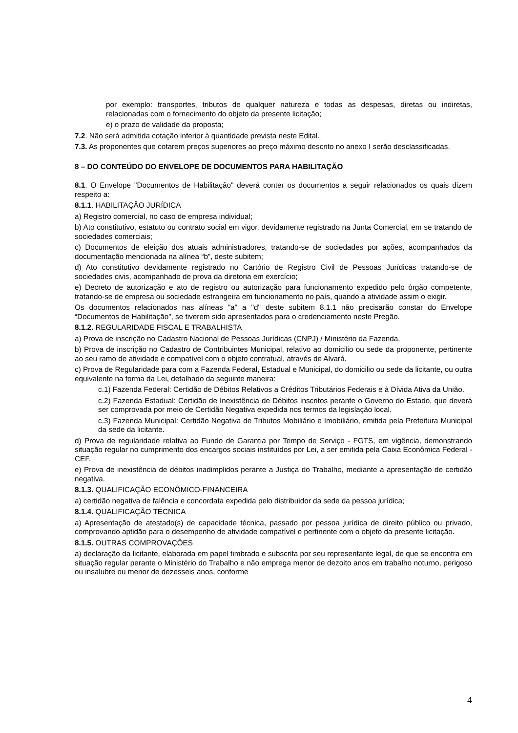por exemplo: transportes, tributos de qualquer natureza e todas as despesas, diretas ou indiretas, relacionadas com o fornecimento do objeto da presente licitação;
e) o prazo de validade da proposta;
7.2. Não será admitida cotação inferior à quantidade prevista neste Edital.
7.3. As proponentes que cotarem preços superiores ao preço máximo descrito no anexo I serão desclassificadas.
8 – DO CONTEÚDO DO ENVELOPE DE DOCUMENTOS PARA HABILITAÇÃO
8.1. O Envelope "Documentos de Habilitação" deverá conter os documentos a seguir relacionados os quais dizem respeito a:
8.1.1. HABILITAÇÃO JURÍDICA
a) Registro comercial, no caso de empresa individual;
b) Ato constitutivo, estatuto ou contrato social em vigor, devidamente registrado na Junta Comercial, em se tratando de sociedades comerciais;
c) Documentos de eleição dos atuais administradores, tratando-se de sociedades por ações, acompanhados da documentação mencionada na alínea “b”, deste subitem;
d) Ato constitutivo devidamente registrado no Cartório de Registro Civil de Pessoas Jurídicas tratando-se de sociedades civis, acompanhado de prova da diretoria em exercício;
e) Decreto de autorização e ato de registro ou autorização para funcionamento expedido pelo órgão competente, tratando-se de empresa ou sociedade estrangeira em funcionamento no país, quando a atividade assim o exigir.
Os documentos relacionados nas alíneas "a" a "d" deste subitem 8.1.1 não precisarão constar do Envelope “Documentos de Habilitação", se tiverem sido apresentados para o credenciamento neste Pregão.
8.1.2. REGULARIDADE FISCAL E TRABALHISTA
a) Prova de inscrição no Cadastro Nacional de Pessoas Jurídicas (CNPJ) / Ministério da Fazenda.
b) Prova de inscrição no Cadastro de Contribuintes Municipal, relativo ao domicilio ou sede da proponente, pertinente ao seu ramo de atividade e compatível com o objeto contratual, através de Alvará.
c) Prova de Regularidade para com a Fazenda Federal, Estadual e Municipal, do domicilio ou sede da licitante, ou outra equivalente na forma da Lei, detalhado da seguinte maneira:
c.1) Fazenda Federal: Certidão de Débitos Relativos a Créditos Tributários Federais e à Dívida Ativa da União.
c.2) Fazenda Estadual: Certidão de Inexistência de Débitos inscritos perante o Governo do Estado, que deverá ser comprovada por meio de Certidão Negativa expedida nos termos da legislação local.
c.3) Fazenda Municipal: Certidão Negativa de Tributos Mobiliário e Imobiliário, emitida pela Prefeitura Municipal da sede da licitante.
d) Prova de regularidade relativa ao Fundo de Garantia por Tempo de Serviço - FGTS, em vigência, demonstrando situação regular no cumprimento dos encargos sociais instituídos por Lei, a ser emitida pela Caixa Econômica Federal - CEF.
e) Prova de inexistência de débitos inadimplidos perante a Justiça do Trabalho, mediante a apresentação de certidão negativa.
8.1.3. QUALIFICAÇÃO ECONÔMICO-FINANCEIRA
a) certidão negativa de falência e concordata expedida pelo distribuidor da sede da pessoa jurídica;
8.1.4. QUALIFICAÇÃO TÉCNICA
a) Apresentação de atestado(s) de capacidade técnica, passado por pessoa jurídica de direito público ou privado, comprovando aptidão para o desempenho de atividade compatível e pertinente com o objeto da presente licitação.
8.1.5. OUTRAS COMPROVAÇÕES
a) declaração da licitante, elaborada em papel timbrado e subscrita por seu representante legal, de que se encontra em situação regular perante o Ministério do Trabalho e não emprega menor de dezoito anos em trabalho noturno, perigoso ou insalubre ou menor de dezesseis anos, conforme
4